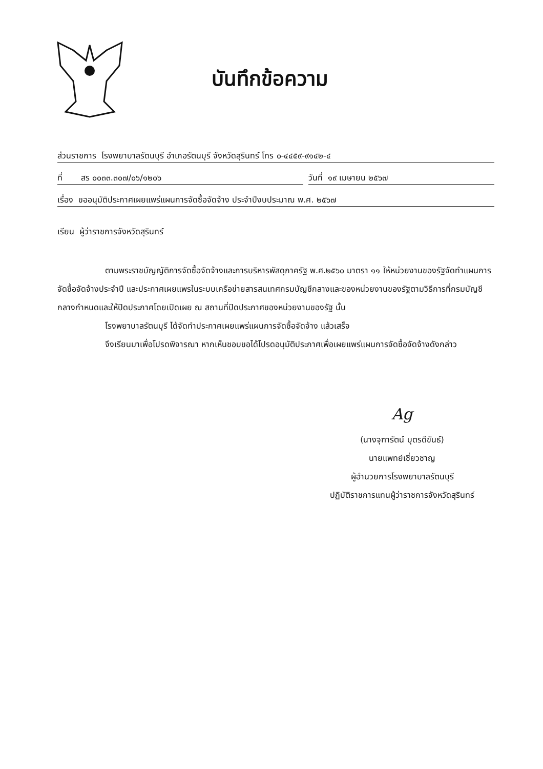บันทึกข้อความ
ส่วนราชการ โรงพยาบาลรัตนบุรี อำเภอรัตนบุรี จังหวัดสุรินทร์ โทร ๐-๔๔๕๙-๙๑๔๒-๔
ที่ สร ๐๐๓๓.๓๐๗/๐๖/๑๒๐๖ วันที่ ๑๙ เมษายน ๒๕๖๗
เรื่อง ขออนุมัติประกาศเผยแพร่แผนการจัดซื้อจัดจ้าง ประจำปีงบประมาณ พ.ศ. ๒๕๖๗
เรียน ผู้ว่าราชการจังหวัดสุรินทร์
ตามพระราชบัญญัติการจัดซื้อจัดจ้างและการบริหารพัสดุภาครัฐ พ.ศ.๒๕๖๐ มาตรา ๑๑ ให้หน่วยงานของรัฐจัดทำแผนการจัดซื้อจัดจ้างประจำปี และประกาศเผยแพรในระบบเครือข่ายสารสนเทศกรมบัญชีกลางและของหน่วยงานของรัฐตามวิธีการที่กรมบัญชีกลางกำหนดและให้ปิดประกาศโดยเปิดเผย ณ สถานที่ปิดประกาศของหน่วยงานของรัฐ นั้น
โรงพยาบาลรัตนบุรี ได้จัดทำประกาศเผยแพร่แผนการจัดซื้อจัดจ้าง แล้วเสร็จ
จึงเรียนมาเพื่อโปรดพิจารณา หากเห็นชอบขอได้โปรดอนุมัติประกาศเพื่อเผยแพร่แผนการจัดซื้อจัดจ้างดังกล่าว
Ag
(นางจุฑารัตน์ บุตรดีขันธ์)
นายแพทย์เชี่ยวชาญ
ผู้อำนวยการโรงพยาบาลรัตนบุรี
ปฏิบัติราชการแทนผู้ว่าราชการจังหวัดสุรินทร์